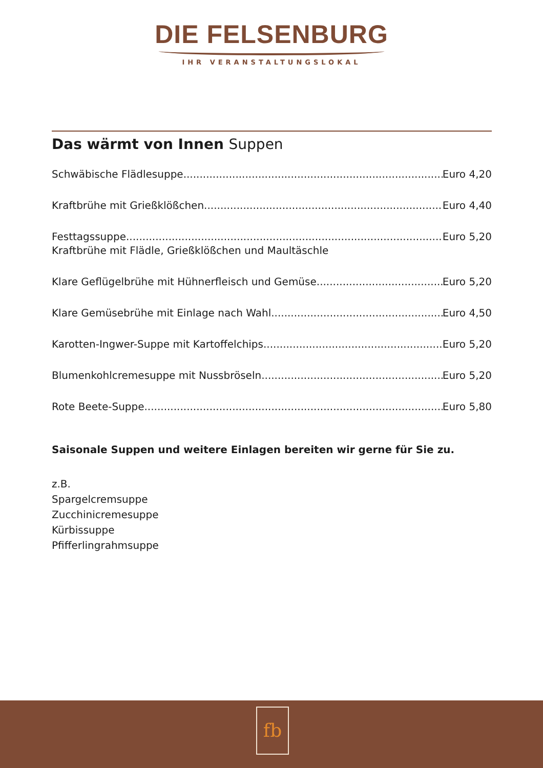DIE FELSENBURG
IHR VERANSTALTUNGSLOKAL
Das wärmt von Innen Suppen
Schwäbische Flädlesuppe Euro 4,20
Kraftbrühe mit Grießklößchen Euro 4,40
Festtagssuppe Euro 5,20
Kraftbrühe mit Flädle, Grießklößchen und Maultäschle
Klare Geflügelbrühe mit Hühnerfleisch und Gemüse Euro 5,20
Klare Gemüsebrühe mit Einlage nach Wahl Euro 4,50
Karotten-Ingwer-Suppe mit Kartoffelchips Euro 5,20
Blumenkohlcremesuppe mit Nussbröseln Euro 5,20
Rote Beete-Suppe Euro 5,80
Saisonale Suppen und weitere Einlagen bereiten wir gerne für Sie zu.
z.B.
Spargelcremsuppe
Zucchinicremesuppe
Kürbissuppe
Pfifferlingrahmsuppe
fb